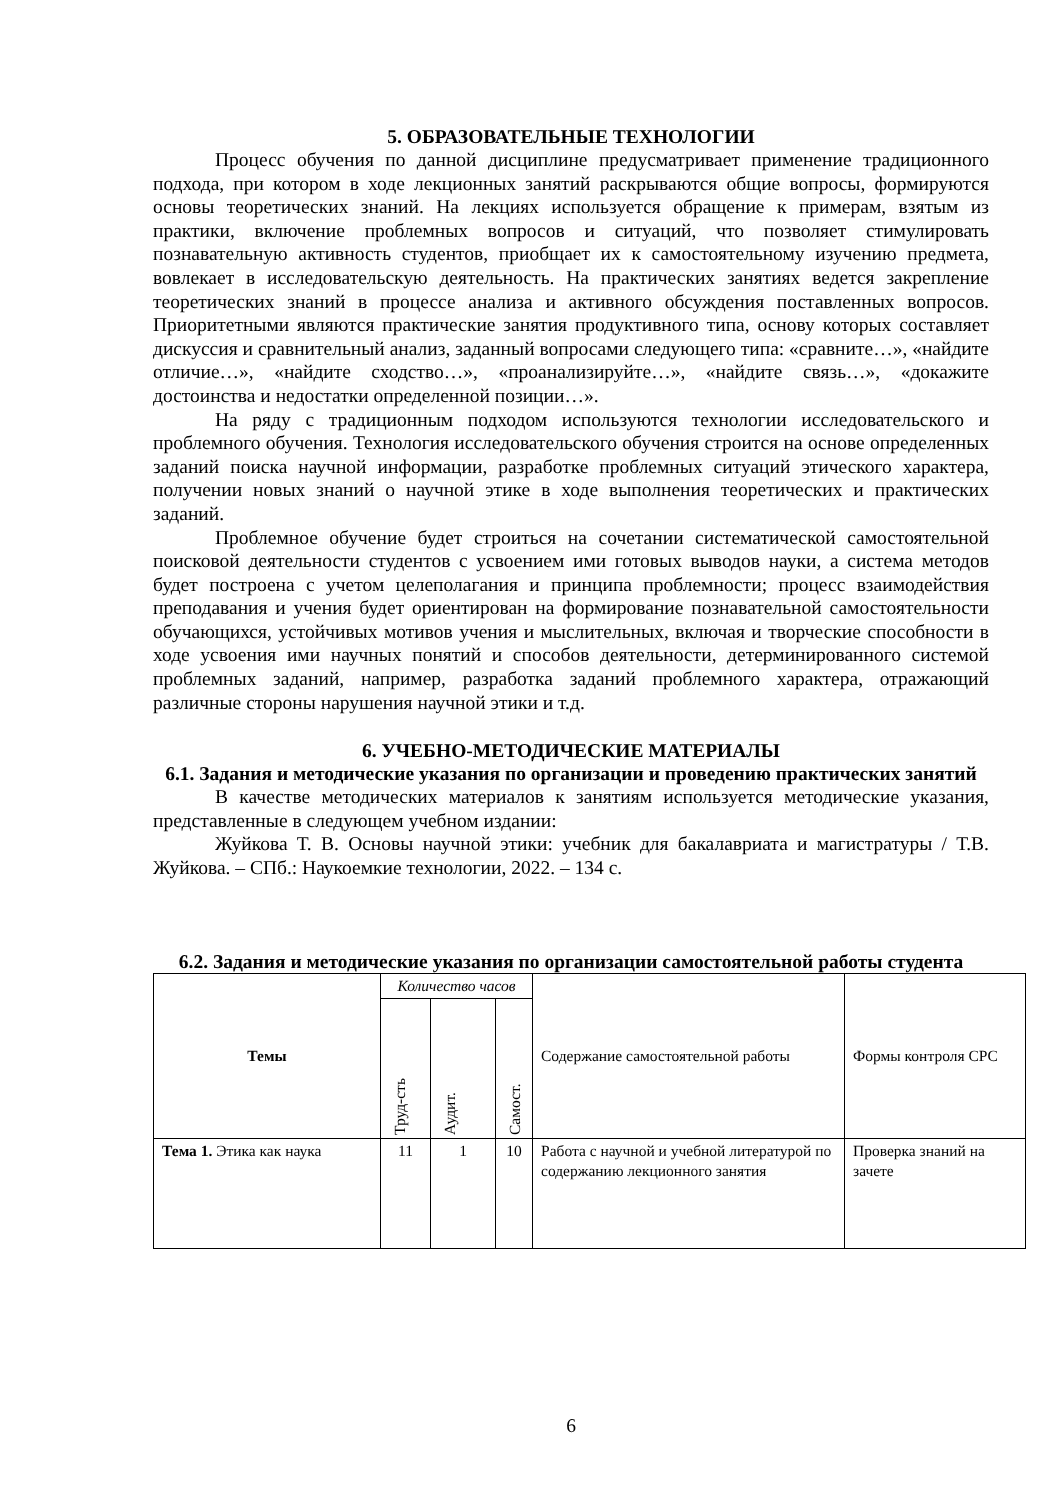5. ОБРАЗОВАТЕЛЬНЫЕ ТЕХНОЛОГИИ
Процесс обучения по данной дисциплине предусматривает применение традиционного подхода, при котором в ходе лекционных занятий раскрываются общие вопросы, формируются основы теоретических знаний. На лекциях используется обращение к примерам, взятым из практики, включение проблемных вопросов и ситуаций, что позволяет стимулировать познавательную активность студентов, приобщает их к самостоятельному изучению предмета, вовлекает в исследовательскую деятельность. На практических занятиях ведется закрепление теоретических знаний в процессе анализа и активного обсуждения поставленных вопросов. Приоритетными являются практические занятия продуктивного типа, основу которых составляет дискуссия и сравнительный анализ, заданный вопросами следующего типа: «сравните…», «найдите отличие…», «найдите сходство…», «проанализируйте…», «найдите связь…», «докажите достоинства и недостатки определенной позиции…».
На ряду с традиционным подходом используются технологии исследовательского и проблемного обучения. Технология исследовательского обучения строится на основе определенных заданий поиска научной информации, разработке проблемных ситуаций этического характера, получении новых знаний о научной этике в ходе выполнения теоретических и практических заданий.
Проблемное обучение будет строиться на сочетании систематической самостоятельной поисковой деятельности студентов с усвоением ими готовых выводов науки, а система методов будет построена с учетом целеполагания и принципа проблемности; процесс взаимодействия преподавания и учения будет ориентирован на формирование познавательной самостоятельности обучающихся, устойчивых мотивов учения и мыслительных, включая и творческие способности в ходе усвоения ими научных понятий и способов деятельности, детерминированного системой проблемных заданий, например, разработка заданий проблемного характера, отражающий различные стороны нарушения научной этики и т.д.
6. УЧЕБНО-МЕТОДИЧЕСКИЕ МАТЕРИАЛЫ
6.1. Задания и методические указания по организации и проведению практических занятий
В качестве методических материалов к занятиям используется методические указания, представленные в следующем учебном издании:
Жуйкова Т. В. Основы научной этики: учебник для бакалавриата и магистратуры / Т.В. Жуйкова. – СПб.: Наукоемкие технологии, 2022. – 134 с.
6.2. Задания и методические указания по организации самостоятельной работы студента
| Темы | Количество часов | | | Содержание самостоятельной работы | Формы контроля СРС |
| --- | --- | --- | --- | --- | --- |
| | Труд-сть | Аудит. | Самост. | | |
| Тема 1. Этика как наука | 11 | 1 | 10 | Работа с научной и учебной литературой по содержанию лекционного занятия | Проверка знаний на зачете |
6